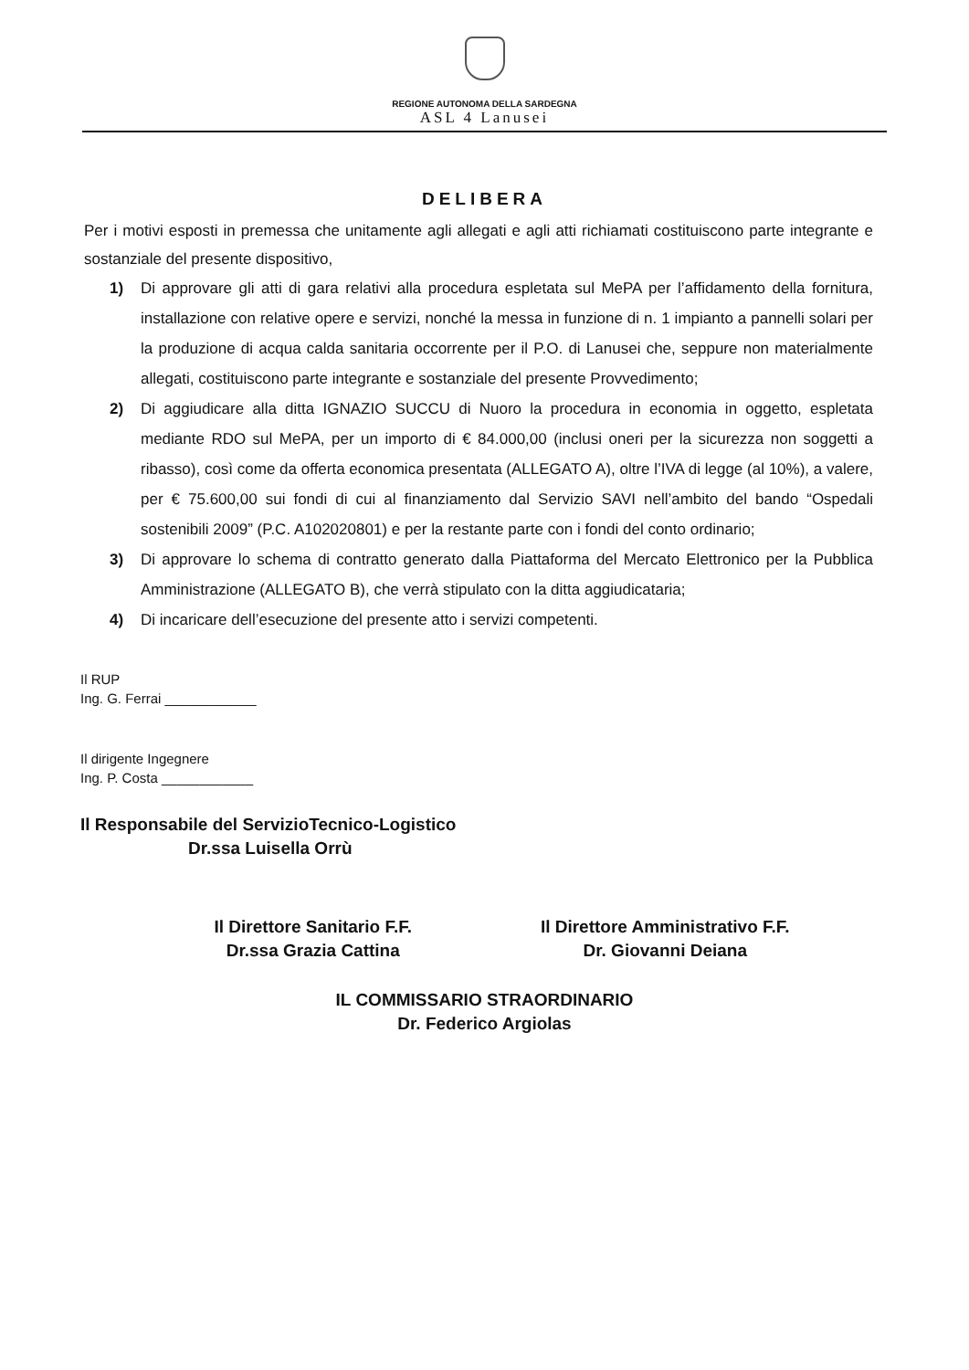REGIONE AUTONOMA DELLA SARDEGNA
ASL 4 Lanusei
DELIBERA
Per i motivi esposti in premessa che unitamente agli allegati e agli atti richiamati costituiscono parte integrante e sostanziale del presente dispositivo,
1) Di approvare gli atti di gara relativi alla procedura espletata sul MePA per l’affidamento della fornitura, installazione con relative opere e servizi, nonché la messa in funzione di n. 1 impianto a pannelli solari per la produzione di acqua calda sanitaria occorrente per il P.O. di Lanusei che, seppure non materialmente allegati, costituiscono parte integrante e sostanziale del presente Provvedimento;
2) Di aggiudicare alla ditta IGNAZIO SUCCU di Nuoro la procedura in economia in oggetto, espletata mediante RDO sul MePA, per un importo di € 84.000,00 (inclusi oneri per la sicurezza non soggetti a ribasso), così come da offerta economica presentata (ALLEGATO A), oltre l’IVA di legge (al 10%), a valere, per € 75.600,00 sui fondi di cui al finanziamento dal Servizio SAVI nell’ambito del bando “Ospedali sostenibili 2009” (P.C. A102020801) e per la restante parte con i fondi del conto ordinario;
3) Di approvare lo schema di contratto generato dalla Piattaforma del Mercato Elettronico per la Pubblica Amministrazione (ALLEGATO B), che verrà stipulato con la ditta aggiudicataria;
4) Di incaricare dell’esecuzione del presente atto i servizi competenti.
Il RUP
Ing. G. Ferrai ____________
Il dirigente Ingegnere
Ing. P. Costa ____________
Il Responsabile del ServizioTecnico-Logistico
Dr.ssa Luisella Orrù
Il Direttore Sanitario F.F.
Dr.ssa Grazia Cattina
Il Direttore Amministrativo F.F.
Dr. Giovanni Deiana
IL COMMISSARIO STRAORDINARIO
Dr. Federico Argiolas